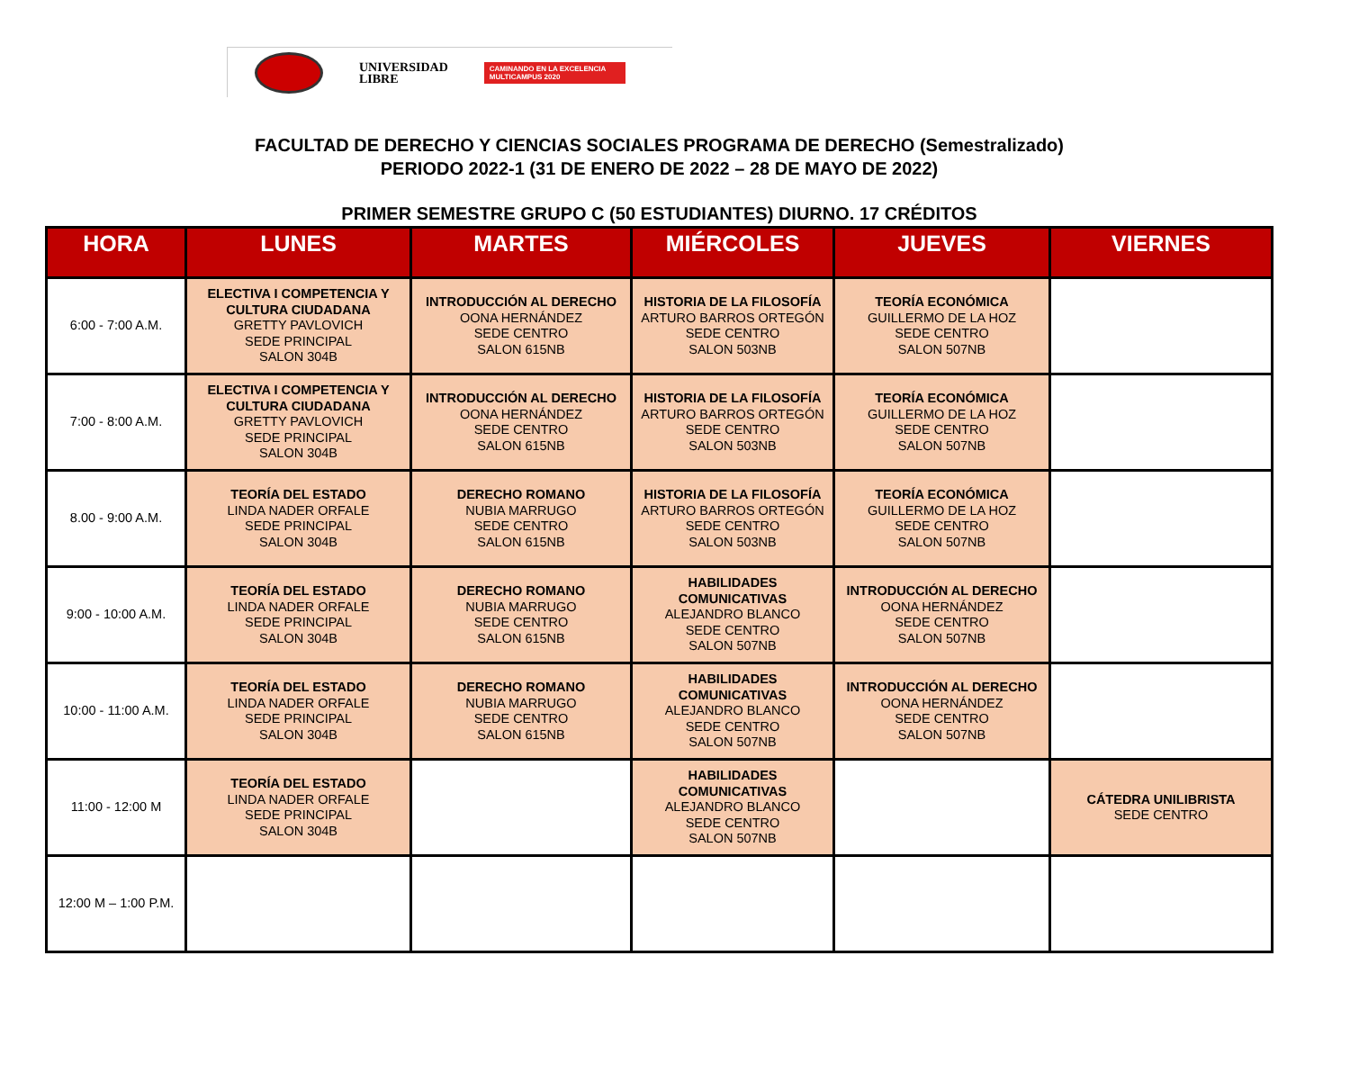UNIVERSIDAD
LIBRE
CAMINANDO EN LA EXCELENCIA
MULTICAMPUS 2020
FACULTAD DE DERECHO Y CIENCIAS SOCIALES PROGRAMA DE DERECHO (Semestralizado)
PERIODO 2022-1 (31 DE ENERO DE 2022 – 28 DE MAYO DE 2022)
PRIMER SEMESTRE GRUPO C (50 ESTUDIANTES) DIURNO. 17 CRÉDITOS
| HORA | LUNES | MARTES | MIÉRCOLES | JUEVES | VIERNES |
| --- | --- | --- | --- | --- | --- |
| 6:00 - 7:00 A.M. | ELECTIVA I COMPETENCIA Y CULTURA CIUDADANA GRETTY PAVLOVICH SEDE PRINCIPAL SALON 304B | INTRODUCCIÓN AL DERECHO OONA HERNÁNDEZ SEDE CENTRO SALON 615NB | HISTORIA DE LA FILOSOFÍA ARTURO BARROS ORTEGÓN SEDE CENTRO SALON 503NB | TEORÍA ECONÓMICA GUILLERMO DE LA HOZ SEDE CENTRO SALON 507NB | |
| 7:00 - 8:00 A.M. | ELECTIVA I COMPETENCIA Y CULTURA CIUDADANA GRETTY PAVLOVICH SEDE PRINCIPAL SALON 304B | INTRODUCCIÓN AL DERECHO OONA HERNÁNDEZ SEDE CENTRO SALON 615NB | HISTORIA DE LA FILOSOFÍA ARTURO BARROS ORTEGÓN SEDE CENTRO SALON 503NB | TEORÍA ECONÓMICA GUILLERMO DE LA HOZ SEDE CENTRO SALON 507NB | |
| 8.00 - 9:00 A.M. | TEORÍA DEL ESTADO LINDA NADER ORFALE SEDE PRINCIPAL SALON 304B | DERECHO ROMANO NUBIA MARRUGO SEDE CENTRO SALON 615NB | HISTORIA DE LA FILOSOFÍA ARTURO BARROS ORTEGÓN SEDE CENTRO SALON 503NB | TEORÍA ECONÓMICA GUILLERMO DE LA HOZ SEDE CENTRO SALON 507NB | |
| 9:00 - 10:00 A.M. | TEORÍA DEL ESTADO LINDA NADER ORFALE SEDE PRINCIPAL SALON 304B | DERECHO ROMANO NUBIA MARRUGO SEDE CENTRO SALON 615NB | HABILIDADES COMUNICATIVAS ALEJANDRO BLANCO SEDE CENTRO SALON 507NB | INTRODUCCIÓN AL DERECHO OONA HERNÁNDEZ SEDE CENTRO SALON 507NB | |
| 10:00 - 11:00 A.M. | TEORÍA DEL ESTADO LINDA NADER ORFALE SEDE PRINCIPAL SALON 304B | DERECHO ROMANO NUBIA MARRUGO SEDE CENTRO SALON 615NB | HABILIDADES COMUNICATIVAS ALEJANDRO BLANCO SEDE CENTRO SALON 507NB | INTRODUCCIÓN AL DERECHO OONA HERNÁNDEZ SEDE CENTRO SALON 507NB | |
| 11:00 - 12:00 M | TEORÍA DEL ESTADO LINDA NADER ORFALE SEDE PRINCIPAL SALON 304B | | HABILIDADES COMUNICATIVAS ALEJANDRO BLANCO SEDE CENTRO SALON 507NB | | CÁTEDRA UNILIBRISTA SEDE CENTRO |
| 12:00 M – 1:00 P.M. | | | | | |